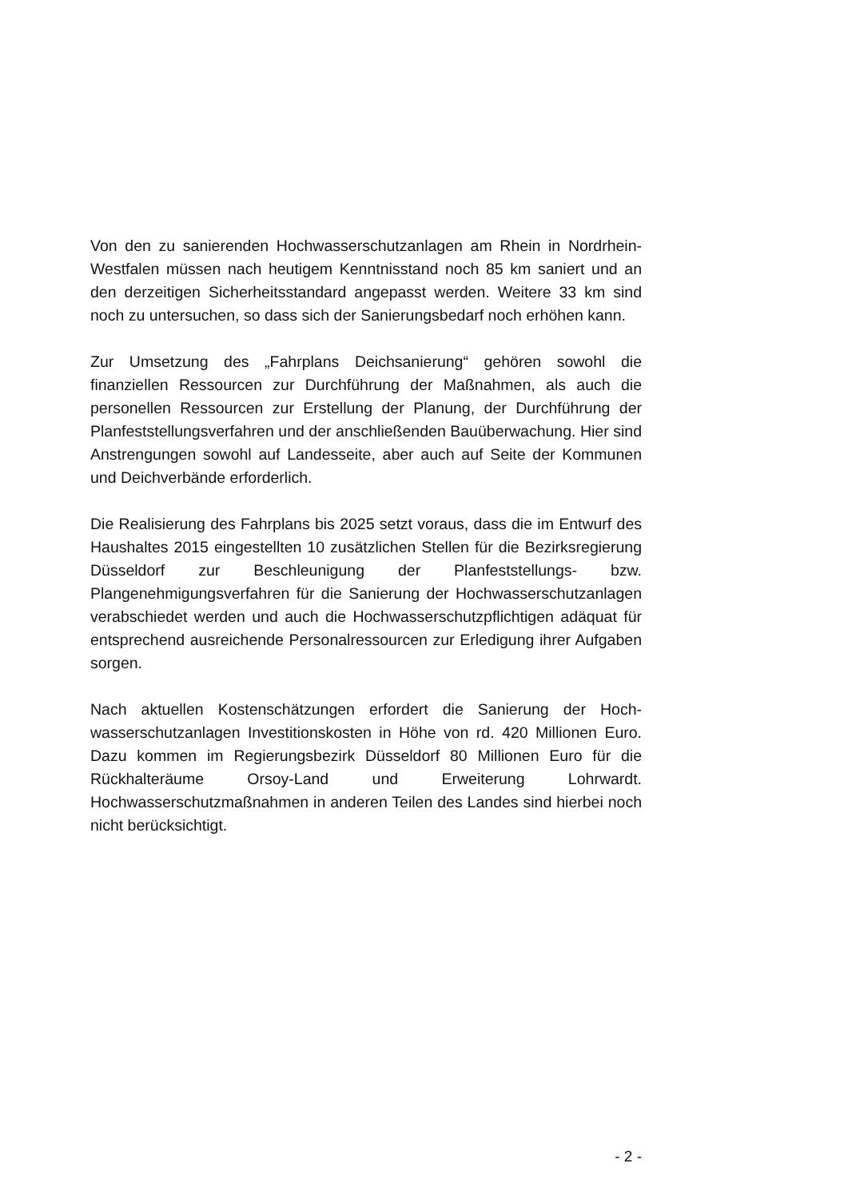Von den zu sanierenden Hochwasserschutzanlagen am Rhein in Nord­rhein-Westfalen müssen nach heutigem Kenntnisstand noch 85 km saniert und an den derzeitigen Sicherheitsstandard angepasst werden. Weitere 33 km sind noch zu untersuchen, so dass sich der Sanie­rungsbedarf noch erhöhen kann.
Zur Umsetzung des „Fahrplans Deichsanierung“ gehören sowohl die finanziellen Ressourcen zur Durchführung der Maßnahmen, als auch die personellen Ressourcen zur Erstellung der Planung, der Durchfüh­rung der Planfeststellungsverfahren und der anschließenden Bauüber­wachung. Hier sind Anstrengungen sowohl auf Landesseite, aber auch auf Seite der Kommunen und Deichverbände erforderlich.
Die Realisierung des Fahrplans bis 2025 setzt voraus, dass die im Entwurf des Haushaltes 2015 eingestellten 10 zusätzlichen Stellen für die Bezirksregierung Düsseldorf zur Beschleunigung der Planfeststel­lungs- bzw. Plangenehmigungsverfahren für die Sanierung der Hoch­wasserschutzanlagen verabschiedet werden und auch die Hochwas­serschutzpflichtigen adäquat für entsprechend ausreichende Personal­ressourcen zur Erledigung ihrer Aufgaben sorgen.
Nach aktuellen Kostenschätzungen erfordert die Sanierung der Hoch­wasserschutzanlagen Investitionskosten in Höhe von rd. 420 Millionen Euro. Dazu kommen im Regierungsbezirk Düsseldorf 80 Millionen Euro für die Rückhalteräume Orsoy-Land und Erweiterung Lohrwardt. Hochwasserschutzmaßnahmen in anderen Teilen des Landes sind hierbei noch nicht berücksichtigt.
- 2 -